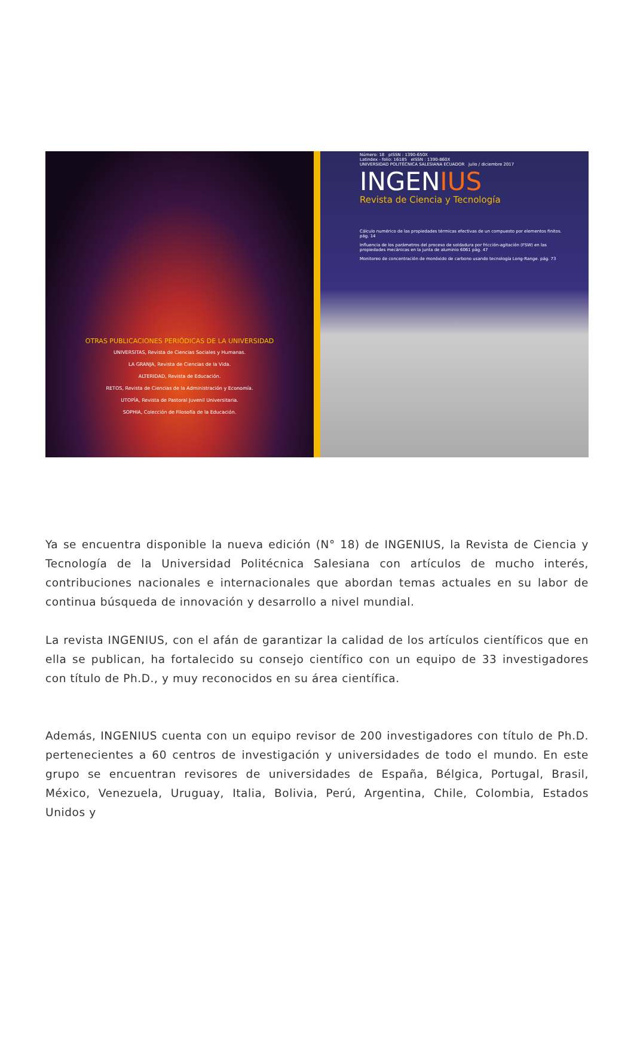OTRAS PUBLICACIONES PERIÓDICAS DE LA UNIVERSIDAD
UNIVERSITAS, Revista de Ciencias Sociales y Humanas.
LA GRANJA, Revista de Ciencias de la Vida.
ALTERIDAD, Revista de Educación.
RETOS, Revista de Ciencias de la Administración y Economía.
UTOPÍA, Revista de Pastoral Juvenil Universitaria.
SOPHIA, Colección de Filosofía de la Educación.
Número: 18 pISSN : 1390-650X
Latindex - folio: 16185 eISSN : 1390-860X
UNIVERSIDAD POLITÉCNICA SALESIANA ECUADOR julio / diciembre 2017
INGENIUS
Revista de Ciencia y Tecnología
Cálculo numérico de las propiedades térmicas efectivas de un compuesto por elementos finitos. pág. 14
Influencia de los parámetros del proceso de soldadura por fricción-agitación (FSW) en las propiedades mecánicas en la junta de aluminio 6061 pág. 47
Monitoreo de concentración de monóxido de carbono usando tecnología Long-Range. pág. 73
Ya se encuentra disponible la nueva edición (N° 18) de INGENIUS, la Revista de Ciencia y Tecnología de la Universidad Politécnica Salesiana con artículos de mucho interés, contribuciones nacionales e internacionales que abordan temas actuales en su labor de continua búsqueda de innovación y desarrollo a nivel mundial.
La revista INGENIUS, con el afán de garantizar la calidad de los artículos científicos que en ella se publican, ha fortalecido su consejo científico con un equipo de 33 investigadores con título de Ph.D., y muy reconocidos en su área científica.
Además, INGENIUS cuenta con un equipo revisor de 200 investigadores con título de Ph.D. pertenecientes a 60 centros de investigación y universidades de todo el mundo. En este grupo se encuentran revisores de universidades de España, Bélgica, Portugal, Brasil, México, Venezuela, Uruguay, Italia, Bolivia, Perú, Argentina, Chile, Colombia, Estados Unidos y